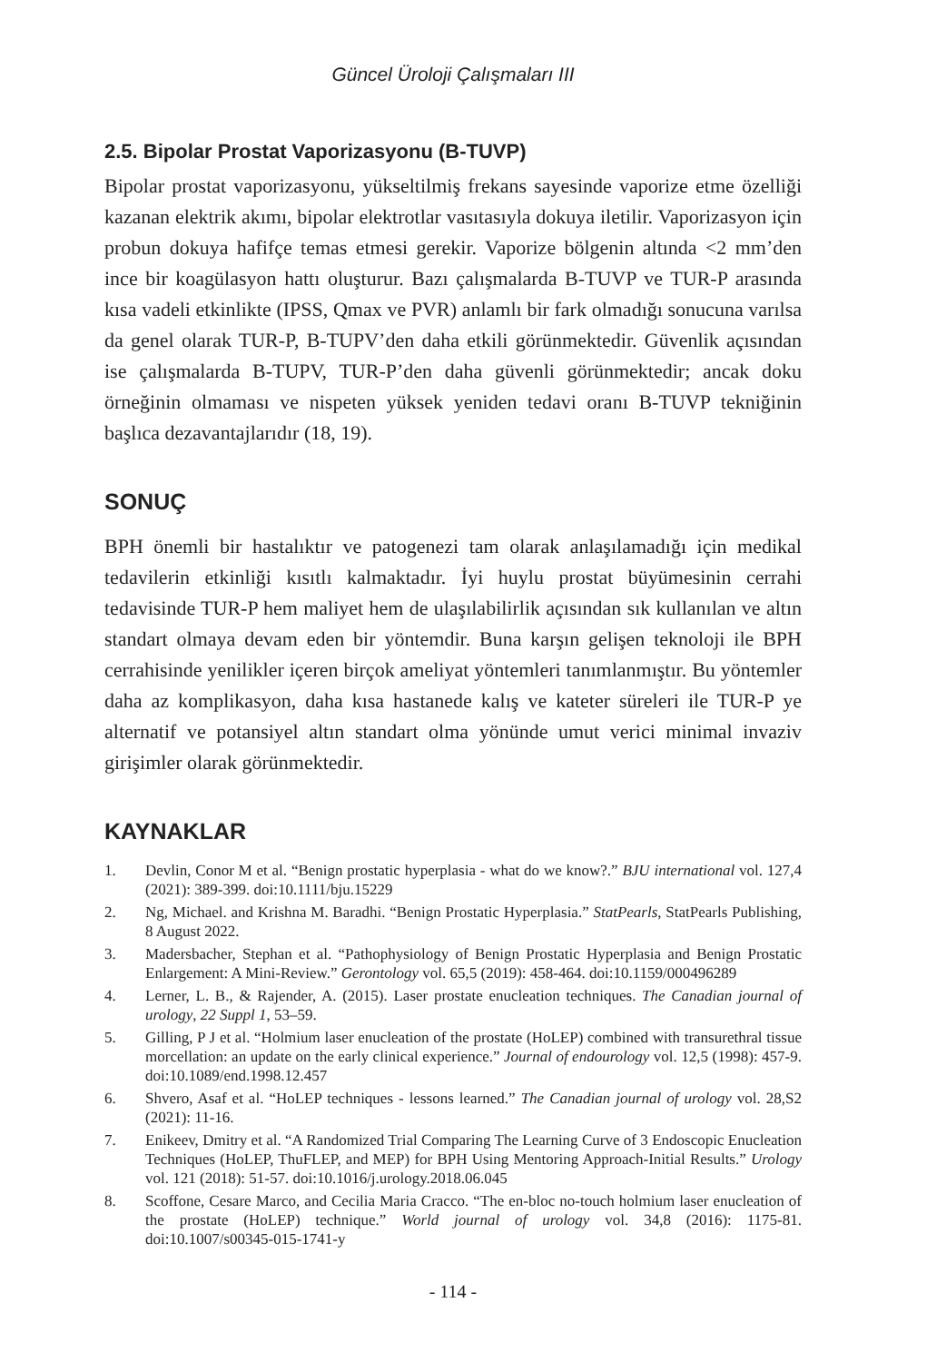Güncel Üroloji Çalışmaları III
2.5. Bipolar Prostat Vaporizasyonu (B-TUVP)
Bipolar prostat vaporizasyonu, yükseltilmiş frekans sayesinde vaporize etme özelliği kazanan elektrik akımı, bipolar elektrotlar vasıtasıyla dokuya iletilir. Vaporizasyon için probun dokuya hafifçe temas etmesi gerekir. Vaporize bölgenin altında <2 mm’den ince bir koagülasyon hattı oluşturur. Bazı çalışmalarda B-TUVP ve TUR-P arasında kısa vadeli etkinlikte (IPSS, Qmax ve PVR) anlamlı bir fark olmadığı sonucuna varılsa da genel olarak TUR-P, B-TUPV’den daha etkili görünmektedir. Güvenlik açısından ise çalışmalarda B-TUPV, TUR-P’den daha güvenli görünmektedir; ancak doku örneğinin olmaması ve nispeten yüksek yeniden tedavi oranı B-TUVP tekniğinin başlıca dezavantajlarıdır (18, 19).
SONUÇ
BPH önemli bir hastalıktır ve patogenezi tam olarak anlaşılamadığı için medikal tedavilerin etkinliği kısıtlı kalmaktadır. İyi huylu prostat büyümesinin cerrahi tedavisinde TUR-P hem maliyet hem de ulaşılabilirlik açısından sık kullanılan ve altın standart olmaya devam eden bir yöntemdir. Buna karşın gelişen teknoloji ile BPH cerrahisinde yenilikler içeren birçok ameliyat yöntemleri tanımlanmıştır. Bu yöntemler daha az komplikasyon, daha kısa hastanede kalış ve kateter süreleri ile TUR-P ye alternatif ve potansiyel altın standart olma yönünde umut verici minimal invaziv girişimler olarak görünmektedir.
KAYNAKLAR
1. Devlin, Conor M et al. “Benign prostatic hyperplasia - what do we know?.” BJU international vol. 127,4 (2021): 389-399. doi:10.1111/bju.15229
2. Ng, Michael. and Krishna M. Baradhi. “Benign Prostatic Hyperplasia.” StatPearls, StatPearls Publishing, 8 August 2022.
3. Madersbacher, Stephan et al. “Pathophysiology of Benign Prostatic Hyperplasia and Benign Prostatic Enlargement: A Mini-Review.” Gerontology vol. 65,5 (2019): 458-464. doi:10.1159/000496289
4. Lerner, L. B., & Rajender, A. (2015). Laser prostate enucleation techniques. The Canadian journal of urology, 22 Suppl 1, 53–59.
5. Gilling, P J et al. “Holmium laser enucleation of the prostate (HoLEP) combined with transurethral tissue morcellation: an update on the early clinical experience.” Journal of endourology vol. 12,5 (1998): 457-9. doi:10.1089/end.1998.12.457
6. Shvero, Asaf et al. “HoLEP techniques - lessons learned.” The Canadian journal of urology vol. 28,S2 (2021): 11-16.
7. Enikeev, Dmitry et al. “A Randomized Trial Comparing The Learning Curve of 3 Endoscopic Enucleation Techniques (HoLEP, ThuFLEP, and MEP) for BPH Using Mentoring Approach-Initial Results.” Urology vol. 121 (2018): 51-57. doi:10.1016/j.urology.2018.06.045
8. Scoffone, Cesare Marco, and Cecilia Maria Cracco. “The en-bloc no-touch holmium laser enucleation of the prostate (HoLEP) technique.” World journal of urology vol. 34,8 (2016): 1175-81. doi:10.1007/s00345-015-1741-y
- 114 -